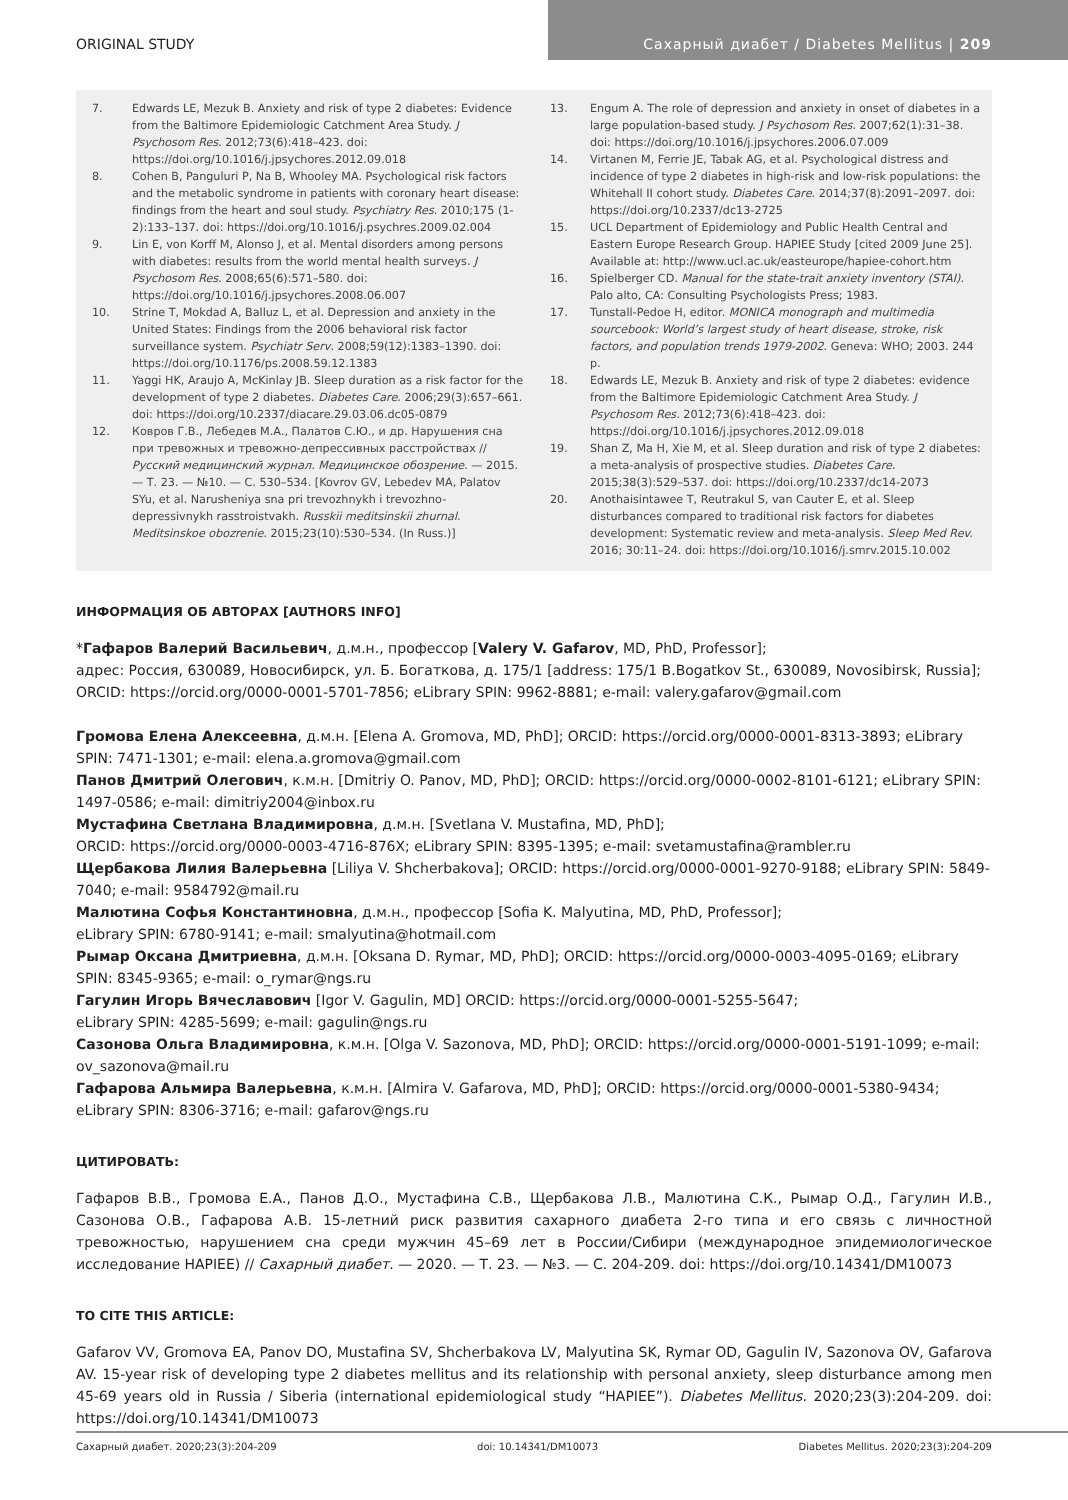ORIGINAL STUDY Сахарный диабет / Diabetes Mellitus | 209
7. Edwards LE, Mezuk B. Anxiety and risk of type 2 diabetes: Evidence from the Baltimore Epidemiologic Catchment Area Study. J Psychosom Res. 2012;73(6):418–423. doi: https://doi.org/10.1016/j.jpsychores.2012.09.018
8. Cohen B, Panguluri P, Na B, Whooley MA. Psychological risk factors and the metabolic syndrome in patients with coronary heart disease: findings from the heart and soul study. Psychiatry Res. 2010;175 (1-2):133–137. doi: https://doi.org/10.1016/j.psychres.2009.02.004
9. Lin E, von Korff M, Alonso J, et al. Mental disorders among persons with diabetes: results from the world mental health surveys. J Psychosom Res. 2008;65(6):571–580. doi: https://doi.org/10.1016/j.jpsychores.2008.06.007
10. Strine T, Mokdad A, Balluz L, et al. Depression and anxiety in the United States: Findings from the 2006 behavioral risk factor surveillance system. Psychiatr Serv. 2008;59(12):1383–1390. doi: https://doi.org/10.1176/ps.2008.59.12.1383
11. Yaggi HK, Araujo A, McKinlay JB. Sleep duration as a risk factor for the development of type 2 diabetes. Diabetes Care. 2006;29(3):657–661. doi: https://doi.org/10.2337/diacare.29.03.06.dc05-0879
12. Ковров Г.В., Лебедев М.А., Палатов С.Ю., и др. Нарушения сна при тревожных и тревожно-депрессивных расстройствах // Русский медицинский журнал. Медицинское обозрение. — 2015. — Т. 23. — №10. — С. 530–534. [Kovrov GV, Lebedev MA, Palatov SYu, et al. Narusheniya sna pri trevozhnykh i trevozhno-depressivnykh rasstroistvakh. Russkii meditsinskii zhurnal. Meditsinskoe obozrenie. 2015;23(10):530–534. (In Russ.)]
13. Engum A. The role of depression and anxiety in onset of diabetes in a large population-based study. J Psychosom Res. 2007;62(1):31–38. doi: https://doi.org/10.1016/j.jpsychores.2006.07.009
14. Virtanen M, Ferrie JE, Tabak AG, et al. Psychological distress and incidence of type 2 diabetes in high-risk and low-risk populations: the Whitehall II cohort study. Diabetes Care. 2014;37(8):2091–2097. doi: https://doi.org/10.2337/dc13-2725
15. UCL Department of Epidemiology and Public Health Central and Eastern Europe Research Group. HAPIEE Study [cited 2009 June 25]. Available at: http://www.ucl.ac.uk/easteurope/hapiee-cohort.htm
16. Spielberger CD. Manual for the state-trait anxiety inventory (STAI). Palo alto, CA: Consulting Psychologists Press; 1983.
17. Tunstall-Pedoe H, editor. MONICA monograph and multimedia sourcebook: World’s largest study of heart disease, stroke, risk factors, and population trends 1979-2002. Geneva: WHO; 2003. 244 p.
18. Edwards LE, Mezuk B. Anxiety and risk of type 2 diabetes: evidence from the Baltimore Epidemiologic Catchment Area Study. J Psychosom Res. 2012;73(6):418–423. doi: https://doi.org/10.1016/j.jpsychores.2012.09.018
19. Shan Z, Ma H, Xie M, et al. Sleep duration and risk of type 2 diabetes: a meta-analysis of prospective studies. Diabetes Care. 2015;38(3):529–537. doi: https://doi.org/10.2337/dc14-2073
20. Anothaisintawee T, Reutrakul S, van Cauter E, et al. Sleep disturbances compared to traditional risk factors for diabetes development: Systematic review and meta-analysis. Sleep Med Rev. 2016; 30:11–24. doi: https://doi.org/10.1016/j.smrv.2015.10.002
ИНФОРМАЦИЯ ОБ АВТОРАХ [AUTHORS INFO]
*Гафаров Валерий Васильевич, д.м.н., профессор [Valery V. Gafarov, MD, PhD, Professor];
адрес: Россия, 630089, Новосибирск, ул. Б. Богаткова, д. 175/1 [address: 175/1 B.Bogatkov St., 630089, Novosibirsk, Russia]; ORCID: https://orcid.org/0000-0001-5701-7856; eLibrary SPIN: 9962-8881; e-mail: valery.gafarov@gmail.com
Громова Елена Алексеевна, д.м.н. [Elena A. Gromova, MD, PhD]; ORCID: https://orcid.org/0000-0001-8313-3893; eLibrary SPIN: 7471-1301; e-mail: elena.a.gromova@gmail.com
Панов Дмитрий Олегович, к.м.н. [Dmitriy O. Panov, MD, PhD]; ORCID: https://orcid.org/0000-0002-8101-6121; eLibrary SPIN: 1497-0586; e-mail: dimitriy2004@inbox.ru
Мустафина Светлана Владимировна, д.м.н. [Svetlana V. Mustafina, MD, PhD];
ORCID: https://orcid.org/0000-0003-4716-876X; eLibrary SPIN: 8395-1395; e-mail: svetamustafina@rambler.ru
Щербакова Лилия Валерьевна [Liliya V. Shcherbakova]; ORCID: https://orcid.org/0000-0001-9270-9188; eLibrary SPIN: 5849-7040; e-mail: 9584792@mail.ru
Малютина Софья Константиновна, д.м.н., профессор [Sofia K. Malyutina, MD, PhD, Professor];
eLibrary SPIN: 6780-9141; e-mail: smalyutina@hotmail.com
Рымар Оксана Дмитриевна, д.м.н. [Oksana D. Rymar, MD, PhD]; ORCID: https://orcid.org/0000-0003-4095-0169; eLibrary SPIN: 8345-9365; e-mail: o_rymar@ngs.ru
Гагулин Игорь Вячеславович [Igor V. Gagulin, MD] ORCID: https://orcid.org/0000-0001-5255-5647;
eLibrary SPIN: 4285-5699; e-mail: gagulin@ngs.ru
Сазонова Ольга Владимировна, к.м.н. [Olga V. Sazonova, MD, PhD]; ORCID: https://orcid.org/0000-0001-5191-1099; e-mail: ov_sazonova@mail.ru
Гафарова Альмира Валерьевна, к.м.н. [Almira V. Gafarova, MD, PhD]; ORCID: https://orcid.org/0000-0001-5380-9434; eLibrary SPIN: 8306-3716; e-mail: gafarov@ngs.ru
ЦИТИРОВАТЬ:
Гафаров В.В., Громова Е.А., Панов Д.О., Мустафина С.В., Щербакова Л.В., Малютина С.К., Рымар О.Д., Гагулин И.В., Сазонова О.В., Гафарова А.В. 15-летний риск развития сахарного диабета 2-го типа и его связь с личностной тревожностью, нарушением сна среди мужчин 45–69 лет в России/Сибири (международное эпидемиологическое исследование HAPIEE) // Сахарный диабет. — 2020. — Т. 23. — №3. — С. 204-209. doi: https://doi.org/10.14341/DM10073
TO CITE THIS ARTICLE:
Gafarov VV, Gromova EA, Panov DO, Mustafina SV, Shcherbakova LV, Malyutina SK, Rymar OD, Gagulin IV, Sazonova OV, Gafarova AV. 15-year risk of developing type 2 diabetes mellitus and its relationship with personal anxiety, sleep disturbance among men 45-69 years old in Russia / Siberia (international epidemiological study “HAPIEE”). Diabetes Mellitus. 2020;23(3):204-209. doi: https://doi.org/10.14341/DM10073
Сахарный диабет. 2020;23(3):204-209 doi: 10.14341/DM10073 Diabetes Mellitus. 2020;23(3):204-209